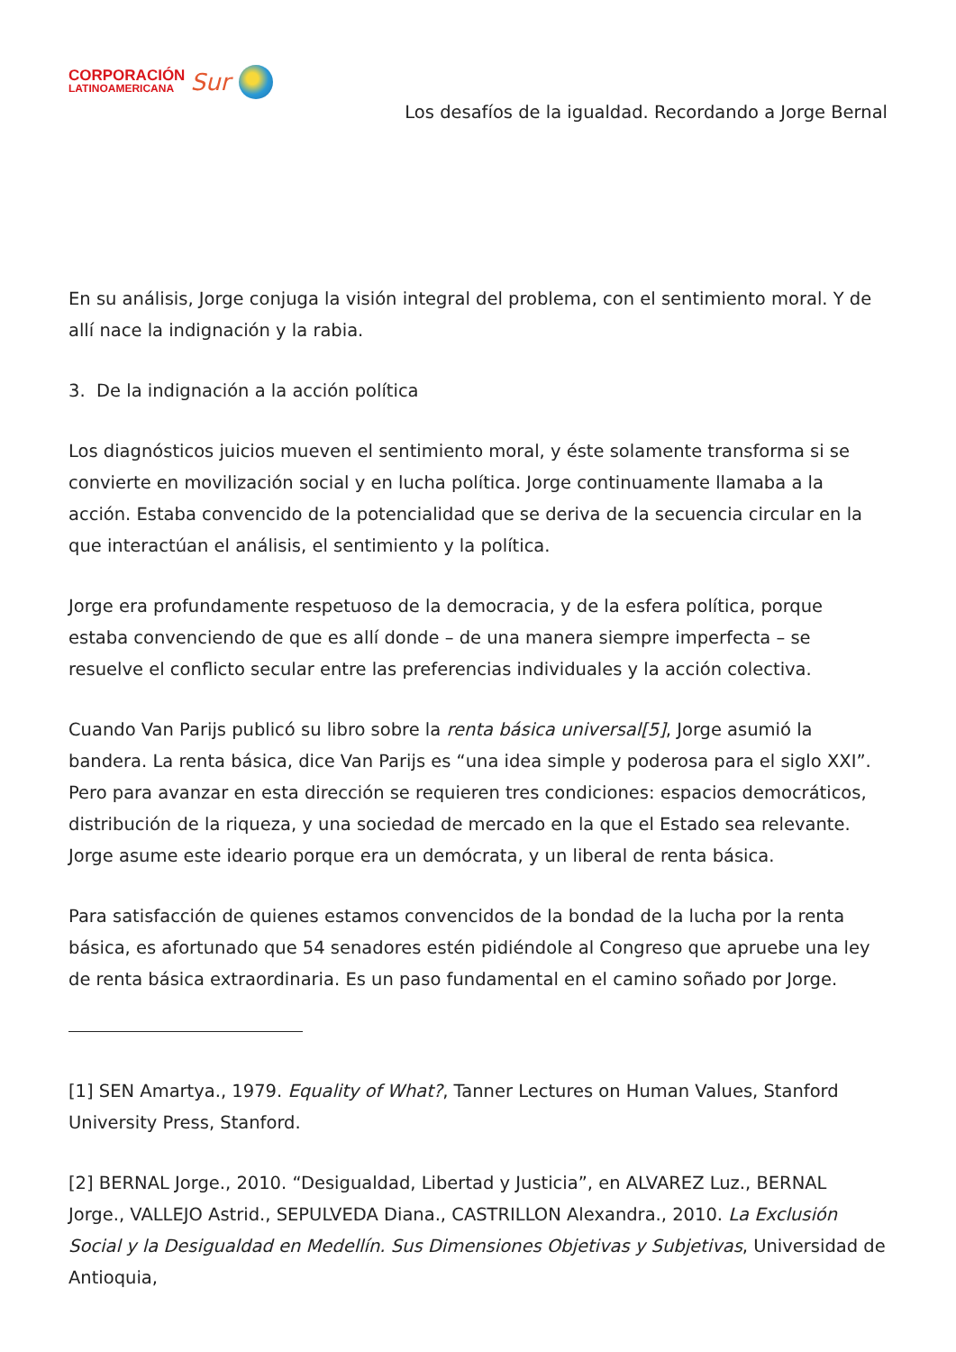CORPORACIÓN
LATINOAMERICANA
Sur
Los desafíos de la igualdad. Recordando a Jorge Bernal
En su análisis, Jorge conjuga la visión integral del problema, con el sentimiento moral. Y de allí nace la indignación y la rabia.
3. De la indignación a la acción política
Los diagnósticos juicios mueven el sentimiento moral, y éste solamente transforma si se convierte en movilización social y en lucha política. Jorge continuamente llamaba a la acción. Estaba convencido de la potencialidad que se deriva de la secuencia circular en la que interactúan el análisis, el sentimiento y la política.
Jorge era profundamente respetuoso de la democracia, y de la esfera política, porque estaba convenciendo de que es allí donde – de una manera siempre imperfecta – se resuelve el conflicto secular entre las preferencias individuales y la acción colectiva.
Cuando Van Parijs publicó su libro sobre la renta básica universal[5], Jorge asumió la bandera. La renta básica, dice Van Parijs es “una idea simple y poderosa para el siglo XXI”. Pero para avanzar en esta dirección se requieren tres condiciones: espacios democráticos, distribución de la riqueza, y una sociedad de mercado en la que el Estado sea relevante. Jorge asume este ideario porque era un demócrata, y un liberal de renta básica.
Para satisfacción de quienes estamos convencidos de la bondad de la lucha por la renta básica, es afortunado que 54 senadores estén pidiéndole al Congreso que apruebe una ley de renta básica extraordinaria. Es un paso fundamental en el camino soñado por Jorge.
[1] SEN Amartya., 1979. Equality of What?, Tanner Lectures on Human Values, Stanford University Press, Stanford.
[2] BERNAL Jorge., 2010. “Desigualdad, Libertad y Justicia”, en ALVAREZ Luz., BERNAL Jorge., VALLEJO Astrid., SEPULVEDA Diana., CASTRILLON Alexandra., 2010. La Exclusión Social y la Desigualdad en Medellín. Sus Dimensiones Objetivas y Subjetivas, Universidad de Antioquia,